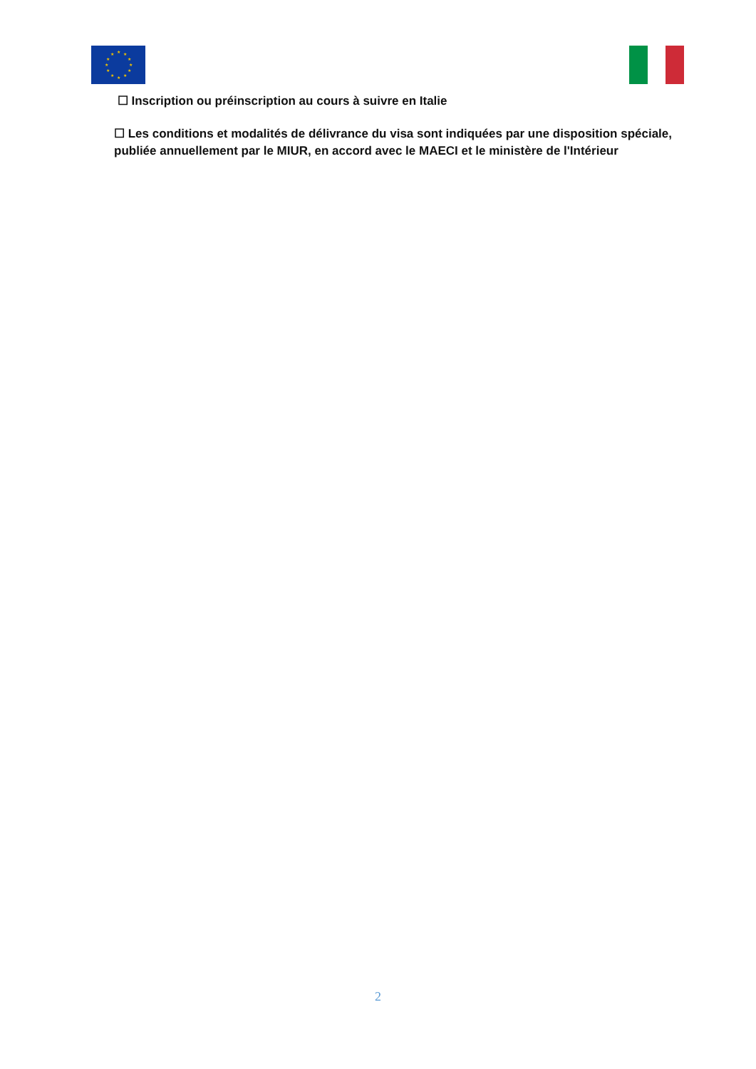★
★
★
★
★
★
★
★
★
★
★
★
☐ Inscription ou préinscription au cours à suivre en Italie
☐ Les conditions et modalités de délivrance du visa sont indiquées par une disposition spéciale, publiée annuellement par le MIUR, en accord avec le MAECI et le ministère de l'Intérieur
2